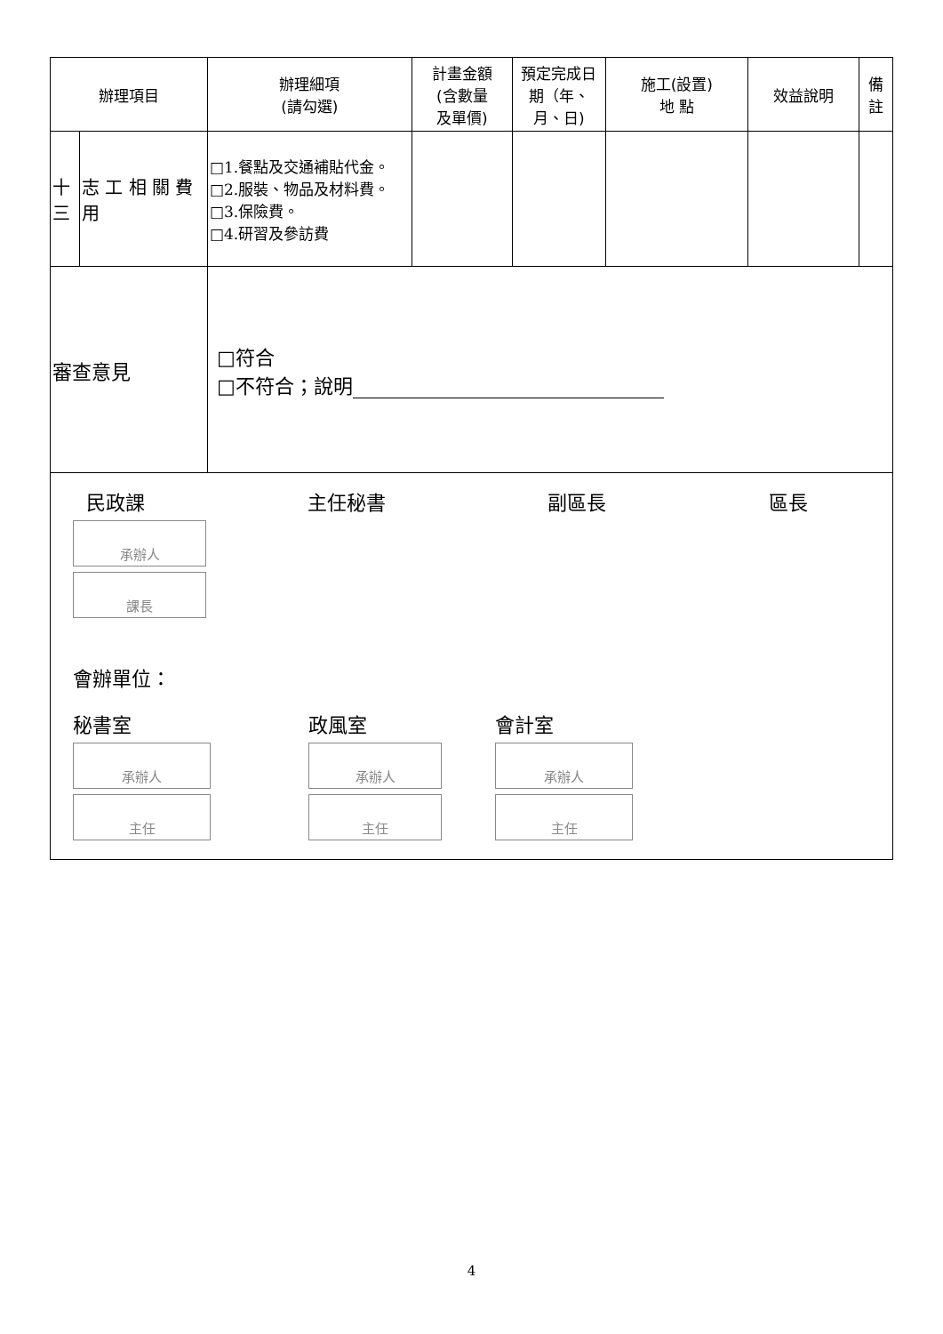| 辦理項目 | | 辦理細項 (請勾選) | 計畫金額 (含數量 及單價) | 預定完成日期（年、月、日) | 施工(設置) 地 點 | 效益說明 | 備註 |
| --- | --- | --- | --- | --- | --- | --- | --- |
| 十三 | 志 工 相 關 費用 | □1.餐點及交通補貼代金。 □2.服裝、物品及材料費。 □3.保險費。 □4.研習及參訪費 | | | | | |
| 審查意見 | | □符合 □不符合；說明 | | | | | |
| 民政課 主任秘書 副區長 區長 承辦人 課長 會辦單位： 秘書室 承辦人 主任 政風室 承辦人 主任 會計室 承辦人 主任 | | | | | | | |
4